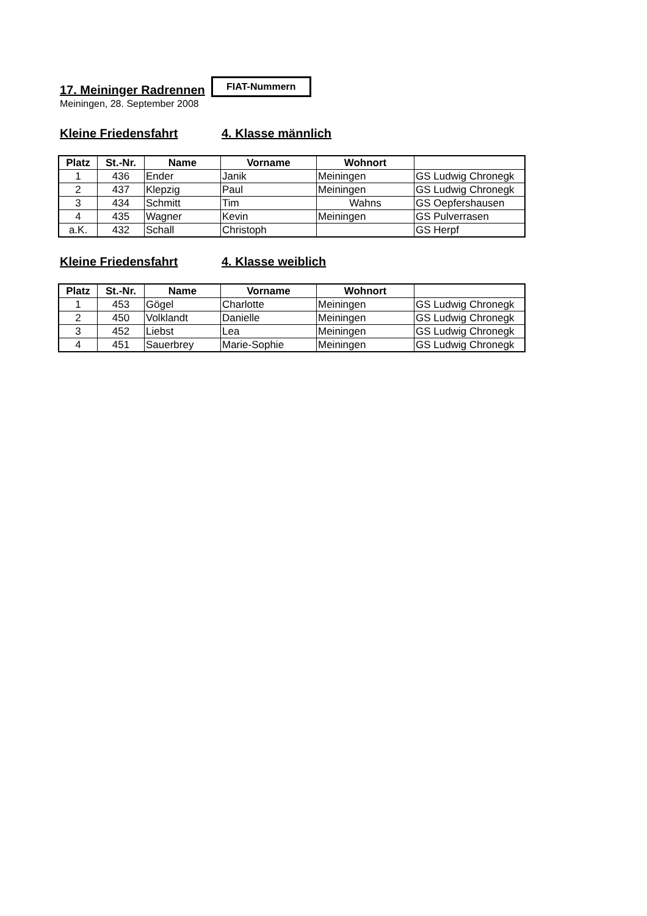17. Meininger Radrennen
FIAT-Nummern
Meiningen, 28. September 2008
Kleine Friedensfahrt 4. Klasse männlich
| Platz | St.-Nr. | Name | Vorname | Wohnort | |
| --- | --- | --- | --- | --- | --- |
| 1 | 436 | Ender | Janik | Meiningen | GS Ludwig Chronegk |
| 2 | 437 | Klepzig | Paul | Meiningen | GS Ludwig Chronegk |
| 3 | 434 | Schmitt | Tim | Wahns | GS Oepfershausen |
| 4 | 435 | Wagner | Kevin | Meiningen | GS Pulverrasen |
| a.K. | 432 | Schall | Christoph | | GS Herpf |
Kleine Friedensfahrt 4. Klasse weiblich
| Platz | St.-Nr. | Name | Vorname | Wohnort | |
| --- | --- | --- | --- | --- | --- |
| 1 | 453 | Gögel | Charlotte | Meiningen | GS Ludwig Chronegk |
| 2 | 450 | Volklandt | Danielle | Meiningen | GS Ludwig Chronegk |
| 3 | 452 | Liebst | Lea | Meiningen | GS Ludwig Chronegk |
| 4 | 451 | Sauerbrey | Marie-Sophie | Meiningen | GS Ludwig Chronegk |